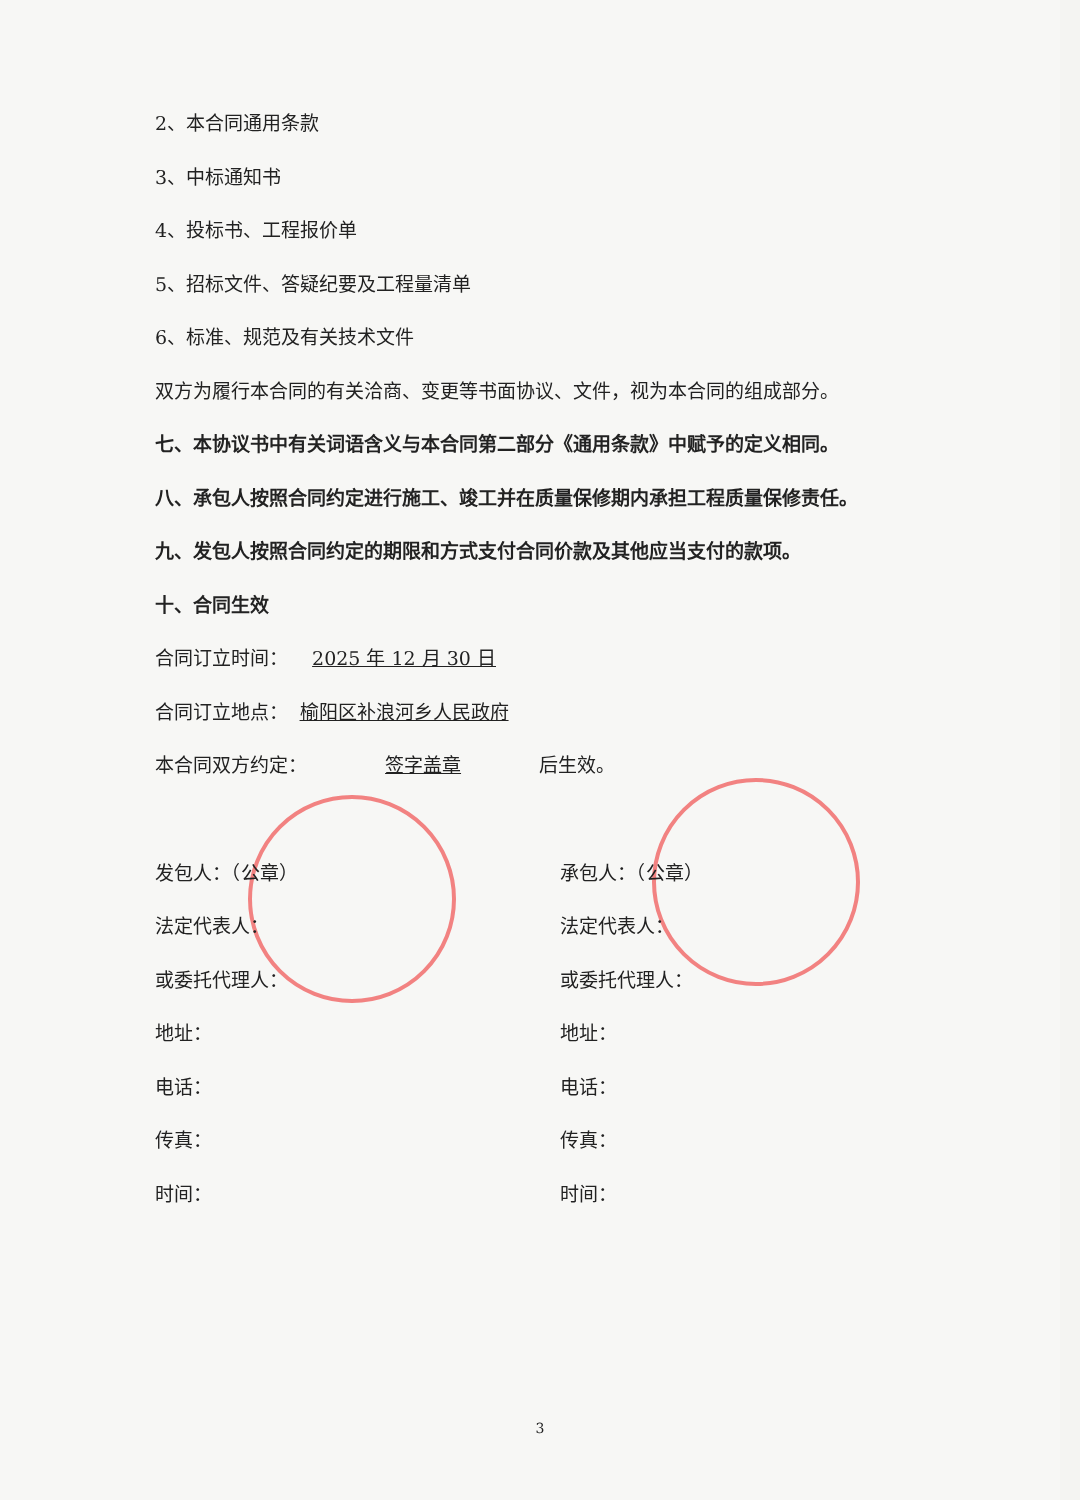2、本合同通用条款
3、中标通知书
4、投标书、工程报价单
5、招标文件、答疑纪要及工程量清单
6、标准、规范及有关技术文件
双方为履行本合同的有关洽商、变更等书面协议、文件，视为本合同的组成部分。
七、本协议书中有关词语含义与本合同第二部分《通用条款》中赋予的定义相同。
八、承包人按照合同约定进行施工、竣工并在质量保修期内承担工程质量保修责任。
九、发包人按照合同约定的期限和方式支付合同价款及其他应当支付的款项。
十、合同生效
合同订立时间： 2025 年 12 月 30 日
合同订立地点： 榆阳区补浪河乡人民政府
本合同双方约定： 签字盖章 后生效。
发包人：（公章） 承包人：（公章）
法定代表人： 法定代表人：
或委托代理人： 或委托代理人：
地址： 地址：
电话： 电话：
传真： 传真：
时间： 时间：
3